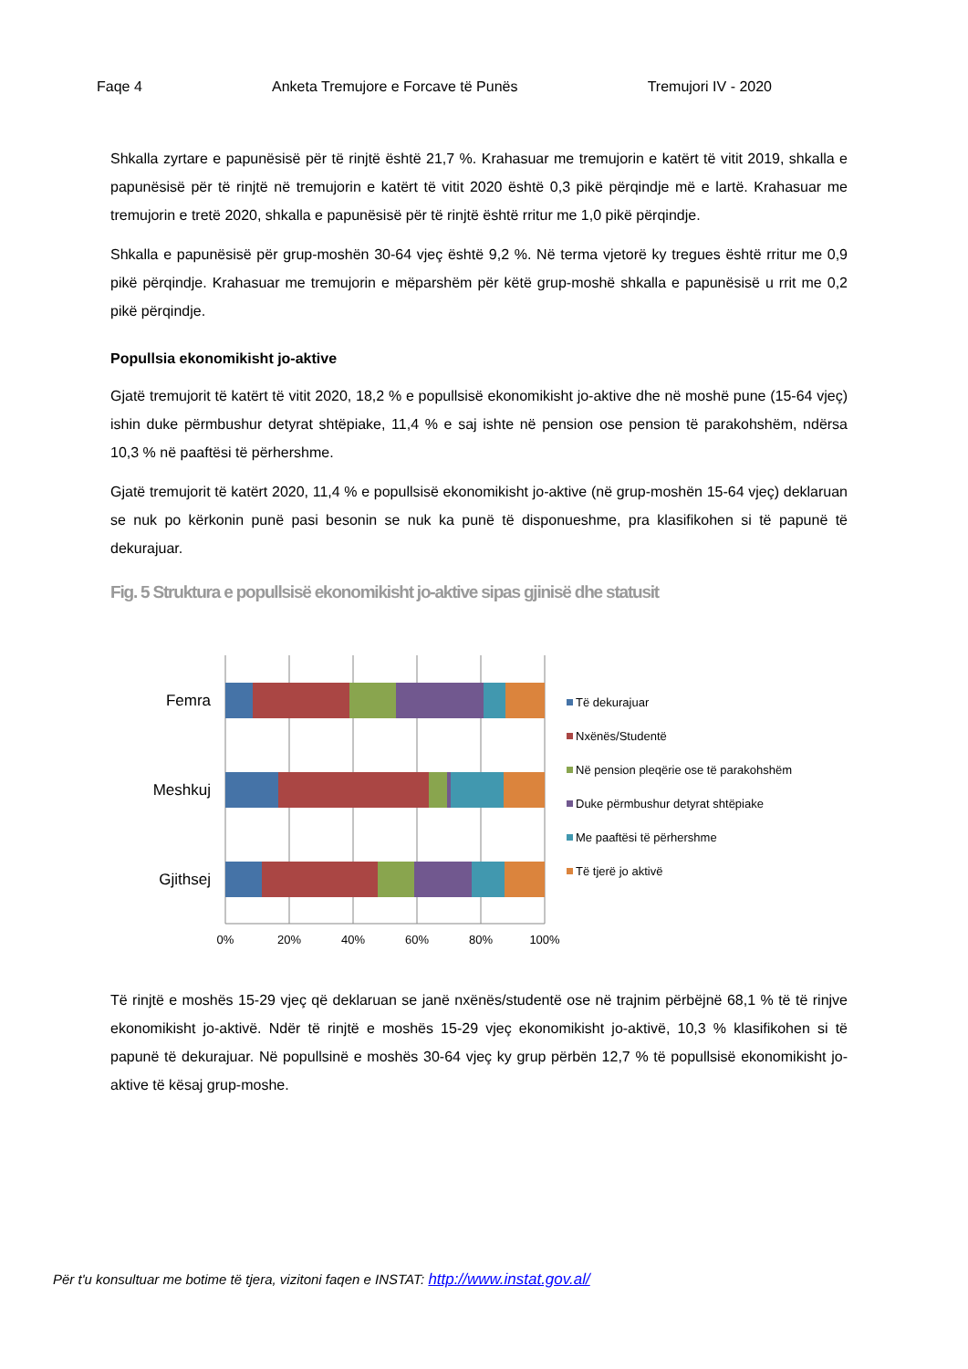Faqe 4 Anketa Tremujore e Forcave të Punës Tremujori IV - 2020
Shkalla zyrtare e papunësisë për të rinjtë është 21,7 %. Krahasuar me tremujorin e katërt të vitit 2019, shkalla e papunësisë për të rinjtë në tremujorin e katërt të vitit 2020 është 0,3 pikë përqindje më e lartë. Krahasuar me tremujorin e tretë 2020, shkalla e papunësisë për të rinjtë është rritur me 1,0 pikë përqindje.
Shkalla e papunësisë për grup-moshën 30-64 vjeç është 9,2 %. Në terma vjetorë ky tregues është rritur me 0,9 pikë përqindje. Krahasuar me tremujorin e mëparshëm për këtë grup-moshë shkalla e papunësisë u rrit me 0,2 pikë përqindje.
Popullsia ekonomikisht jo-aktive
Gjatë tremujorit të katërt të vitit 2020, 18,2 % e popullsisë ekonomikisht jo-aktive dhe në moshë pune (15-64 vjeç) ishin duke përmbushur detyrat shtëpiake, 11,4 % e saj ishte në pension ose pension të parakohshëm, ndërsa 10,3 % në paaftësi të përhershme.
Gjatë tremujorit të katërt 2020, 11,4 % e popullsisë ekonomikisht jo-aktive (në grup-moshën 15-64 vjeç) deklaruan se nuk po kërkonin punë pasi besonin se nuk ka punë të disponueshme, pra klasifikohen si të papunë të dekurajuar.
Fig. 5 Struktura e popullsisë ekonomikisht jo-aktive sipas gjinisë dhe statusit
Femra
Meshkuj
Gjithsej
0%
20%
40%
60%
80%
100%
Të dekurajuar
Nxënës/Studentë
Në pension pleqërie ose të parakohshëm
Duke përmbushur detyrat shtëpiake
Me paaftësi të përhershme
Të tjerë jo aktivë
Të rinjtë e moshës 15-29 vjeç që deklaruan se janë nxënës/studentë ose në trajnim përbëjnë 68,1 % të të rinjve ekonomikisht jo-aktivë. Ndër të rinjtë e moshës 15-29 vjeç ekonomikisht jo-aktivë, 10,3 % klasifikohen si të papunë të dekurajuar. Në popullsinë e moshës 30-64 vjeç ky grup përbën 12,7 % të popullsisë ekonomikisht jo-aktive të kësaj grup-moshe.
Për t'u konsultuar me botime të tjera, vizitoni faqen e INSTAT: http://www.instat.gov.al/